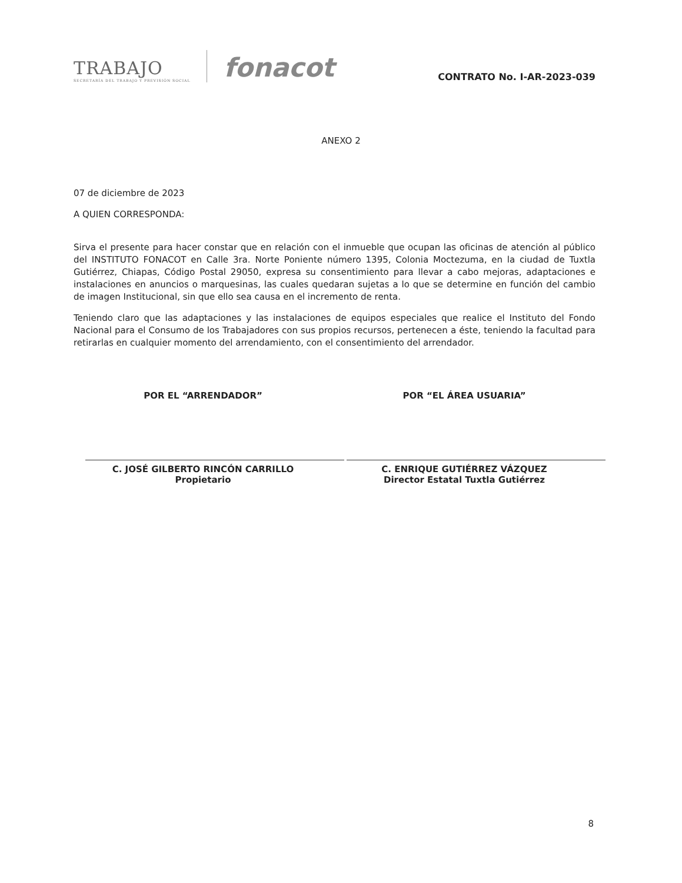TRABAJO
SECRETARÍA DEL TRABAJO Y PREVISIÓN SOCIAL
fonacot
CONTRATO No. I-AR-2023-039
ANEXO 2
07 de diciembre de 2023
A QUIEN CORRESPONDA:
Sirva el presente para hacer constar que en relación con el inmueble que ocupan las oficinas de atención al público del INSTITUTO FONACOT en Calle 3ra. Norte Poniente número 1395, Colonia Moctezuma, en la ciudad de Tuxtla Gutiérrez, Chiapas, Código Postal 29050, expresa su consentimiento para llevar a cabo mejoras, adaptaciones e instalaciones en anuncios o marquesinas, las cuales quedaran sujetas a lo que se determine en función del cambio de imagen Institucional, sin que ello sea causa en el incremento de renta.
Teniendo claro que las adaptaciones y las instalaciones de equipos especiales que realice el Instituto del Fondo Nacional para el Consumo de los Trabajadores con sus propios recursos, pertenecen a éste, teniendo la facultad para retirarlas en cualquier momento del arrendamiento, con el consentimiento del arrendador.
POR EL “ARRENDADOR”
C. JOSÉ GILBERTO RINCÓN CARRILLO
Propietario
POR “EL ÁREA USUARIA”
C. ENRIQUE GUTIÉRREZ VÁZQUEZ
Director Estatal Tuxtla Gutiérrez
8